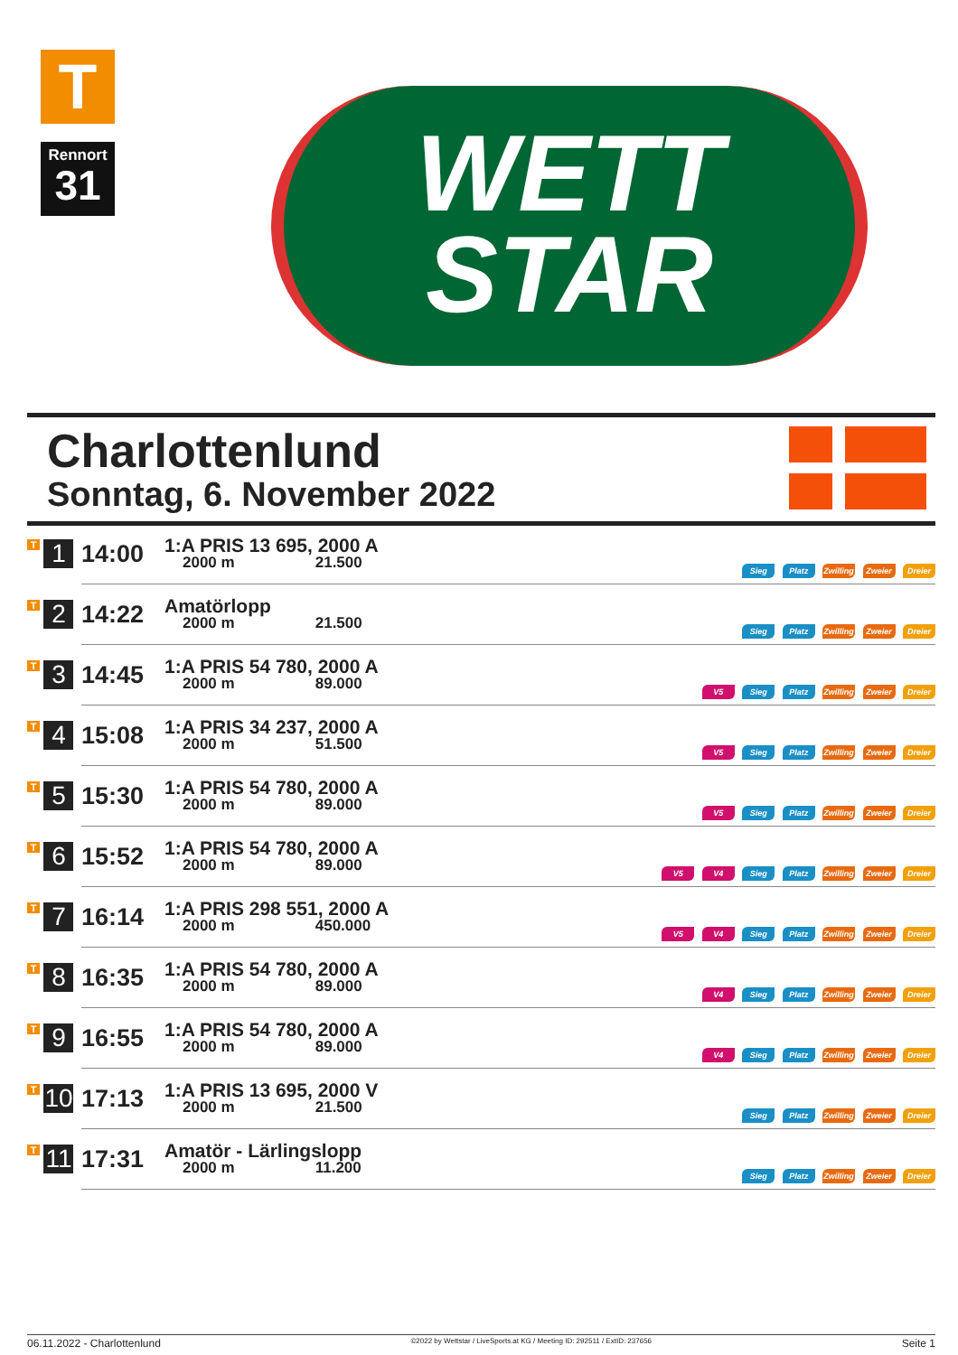T
Rennort
31
WETT
STAR
Charlottenlund
Sonntag, 6. November 2022
| T 1 | 14:00 | 1:A PRIS 13 695, 2000 A 2000 m 21.500 | Sieg Platz Zwilling Zweier Dreier |
| T 2 | 14:22 | Amatörlopp 2000 m 21.500 | Sieg Platz Zwilling Zweier Dreier |
| T 3 | 14:45 | 1:A PRIS 54 780, 2000 A 2000 m 89.000 | V5 Sieg Platz Zwilling Zweier Dreier |
| T 4 | 15:08 | 1:A PRIS 34 237, 2000 A 2000 m 51.500 | V5 Sieg Platz Zwilling Zweier Dreier |
| T 5 | 15:30 | 1:A PRIS 54 780, 2000 A 2000 m 89.000 | V5 Sieg Platz Zwilling Zweier Dreier |
| T 6 | 15:52 | 1:A PRIS 54 780, 2000 A 2000 m 89.000 | V5 V4 Sieg Platz Zwilling Zweier Dreier |
| T 7 | 16:14 | 1:A PRIS 298 551, 2000 A 2000 m 450.000 | V5 V4 Sieg Platz Zwilling Zweier Dreier |
| T 8 | 16:35 | 1:A PRIS 54 780, 2000 A 2000 m 89.000 | V4 Sieg Platz Zwilling Zweier Dreier |
| T 9 | 16:55 | 1:A PRIS 54 780, 2000 A 2000 m 89.000 | V4 Sieg Platz Zwilling Zweier Dreier |
| T 10 | 17:13 | 1:A PRIS 13 695, 2000 V 2000 m 21.500 | Sieg Platz Zwilling Zweier Dreier |
| T 11 | 17:31 | Amatör - Lärlingslopp 2000 m 11.200 | Sieg Platz Zwilling Zweier Dreier |
06.11.2022 - Charlottenlund ©2022 by Wettstar / LiveSports.at KG / Meeting ID: 292511 / ExtID: 237656 Seite 1